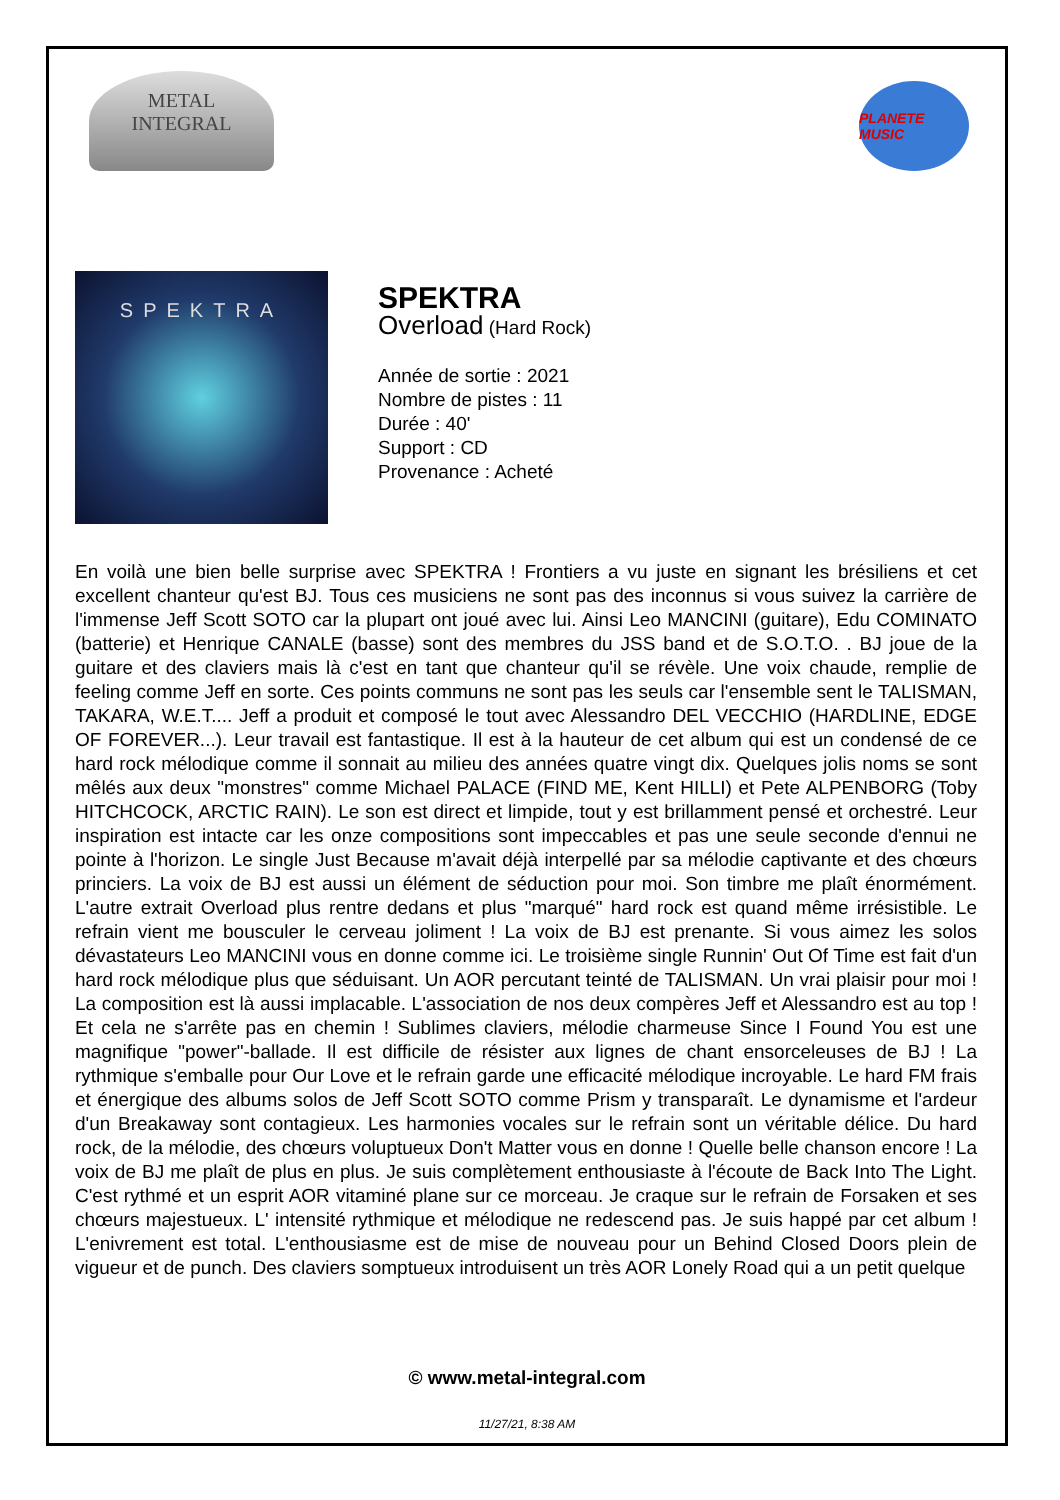METAL
INTEGRAL
PLANETE MUSIC
SPEKTRA
SPEKTRA
Overload (Hard Rock)
Année de sortie : 2021
Nombre de pistes : 11
Durée : 40'
Support : CD
Provenance : Acheté
En voilà une bien belle surprise avec SPEKTRA ! Frontiers a vu juste en signant les brésiliens et cet excellent chanteur qu'est BJ. Tous ces musiciens ne sont pas des inconnus si vous suivez la carrière de l'immense Jeff Scott SOTO car la plupart ont joué avec lui. Ainsi Leo MANCINI (guitare), Edu COMINATO (batterie) et Henrique CANALE (basse) sont des membres du JSS band et de S.O.T.O. . BJ joue de la guitare et des claviers mais là c'est en tant que chanteur qu'il se révèle. Une voix chaude, remplie de feeling comme Jeff en sorte. Ces points communs ne sont pas les seuls car l'ensemble sent le TALISMAN, TAKARA, W.E.T.... Jeff a produit et composé le tout avec Alessandro DEL VECCHIO (HARDLINE, EDGE OF FOREVER...). Leur travail est fantastique. Il est à la hauteur de cet album qui est un condensé de ce hard rock mélodique comme il sonnait au milieu des années quatre vingt dix. Quelques jolis noms se sont mêlés aux deux "monstres" comme Michael PALACE (FIND ME, Kent HILLI) et Pete ALPENBORG (Toby HITCHCOCK, ARCTIC RAIN). Le son est direct et limpide, tout y est brillamment pensé et orchestré. Leur inspiration est intacte car les onze compositions sont impeccables et pas une seule seconde d'ennui ne pointe à l'horizon. Le single Just Because m'avait déjà interpellé par sa mélodie captivante et des chœurs princiers. La voix de BJ est aussi un élément de séduction pour moi. Son timbre me plaît énormément. L'autre extrait Overload plus rentre dedans et plus "marqué" hard rock est quand même irrésistible. Le refrain vient me bousculer le cerveau joliment ! La voix de BJ est prenante. Si vous aimez les solos dévastateurs Leo MANCINI vous en donne comme ici. Le troisième single Runnin' Out Of Time est fait d'un hard rock mélodique plus que séduisant. Un AOR percutant teinté de TALISMAN. Un vrai plaisir pour moi ! La composition est là aussi implacable. L'association de nos deux compères Jeff et Alessandro est au top ! Et cela ne s'arrête pas en chemin ! Sublimes claviers, mélodie charmeuse Since I Found You est une magnifique "power"-ballade. Il est difficile de résister aux lignes de chant ensorceleuses de BJ ! La rythmique s'emballe pour Our Love et le refrain garde une efficacité mélodique incroyable. Le hard FM frais et énergique des albums solos de Jeff Scott SOTO comme Prism y transparaît. Le dynamisme et l'ardeur d'un Breakaway sont contagieux. Les harmonies vocales sur le refrain sont un véritable délice. Du hard rock, de la mélodie, des chœurs voluptueux Don't Matter vous en donne ! Quelle belle chanson encore ! La voix de BJ me plaît de plus en plus. Je suis complètement enthousiaste à l'écoute de Back Into The Light. C'est rythmé et un esprit AOR vitaminé plane sur ce morceau. Je craque sur le refrain de Forsaken et ses chœurs majestueux. L' intensité rythmique et mélodique ne redescend pas. Je suis happé par cet album ! L'enivrement est total. L'enthousiasme est de mise de nouveau pour un Behind Closed Doors plein de vigueur et de punch. Des claviers somptueux introduisent un très AOR Lonely Road qui a un petit quelque
© www.metal-integral.com
11/27/21, 8:38 AM